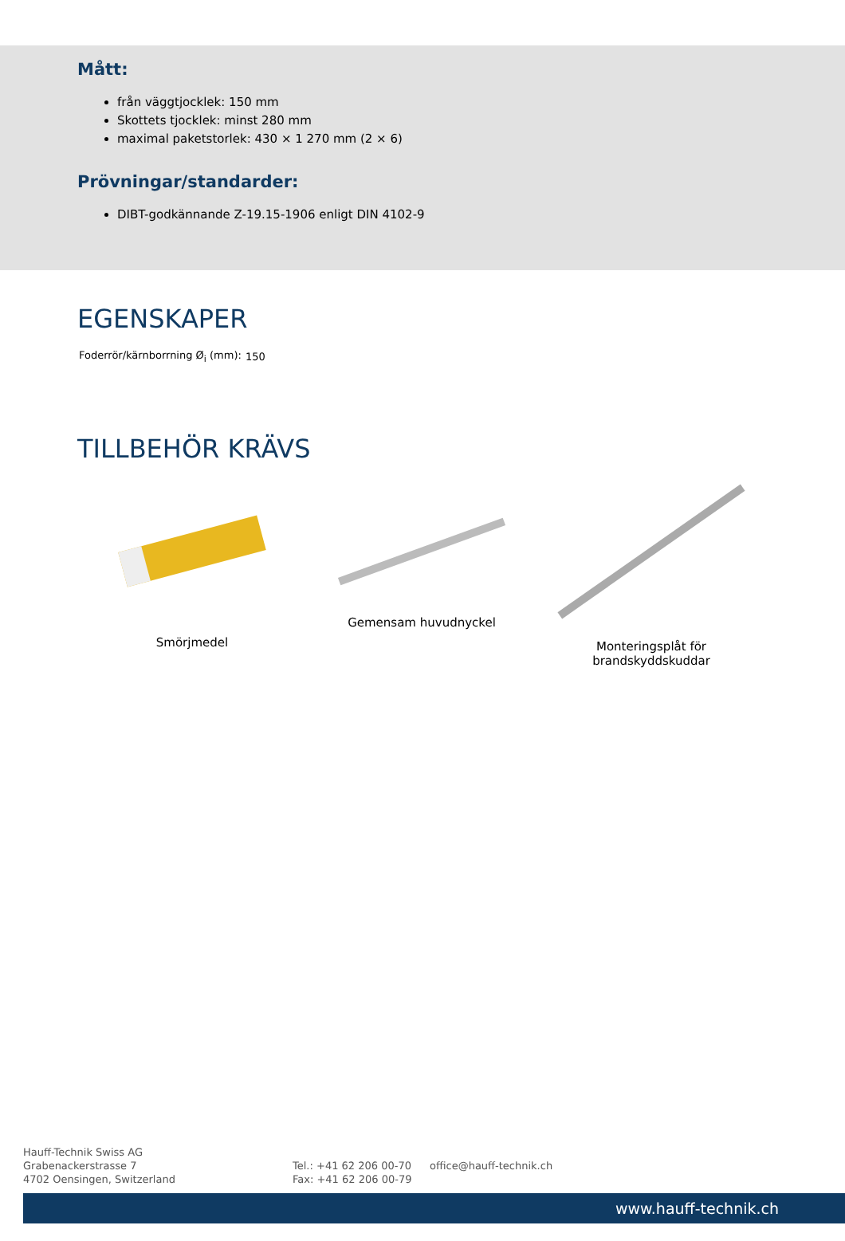Mått:
från väggtjocklek: 150 mm
Skottets tjocklek: minst 280 mm
maximal paketstorlek: 430 × 1 270 mm (2 × 6)
Prövningar/standarder:
DIBT-godkännande Z-19.15-1906 enligt DIN 4102-9
EGENSKAPER
| Foderrör/kärnborrning Ø<sub>i</sub> (mm): | 150 |
TILLBEHÖR KRÄVS
Smörjmedel
Gemensam huvudnyckel
Monteringsplåt för
brandskyddskuddar
Hauff-Technik Swiss AG
Grabenackerstrasse 7
4702 Oensingen, Switzerland
Tel.: +41 62 206 00-70
Fax: +41 62 206 00-79
office@hauff-technik.ch
www.hauff-technik.ch